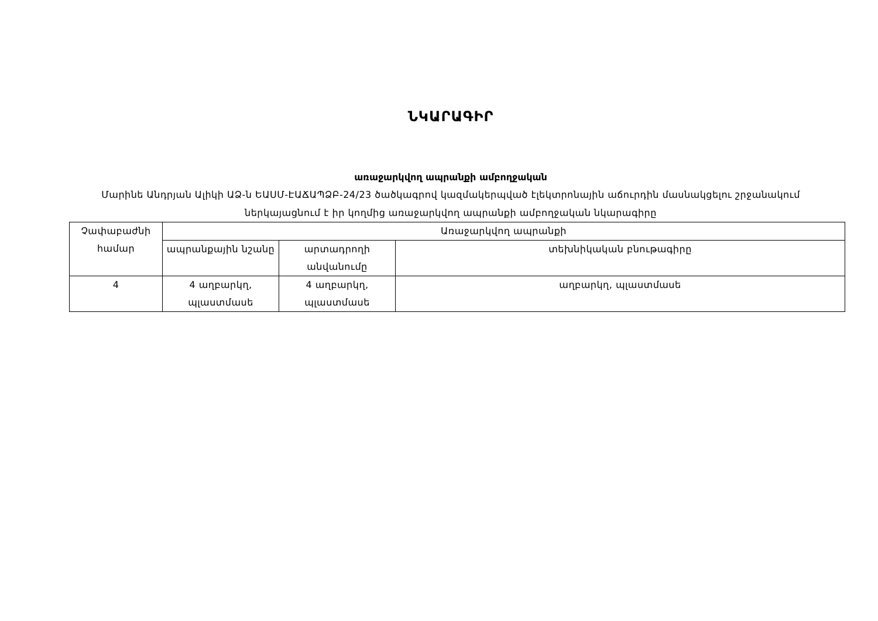ՆԿԱՐԱԳԻՐ
առաջարկվող ապրանքի ամբողջական
Մարինե Անդրյան Ալիկի ԱՁ-ն ԵԱՍՄ-ԷԱՃԱՊՁԲ-24/23 ծածկագրով կազմակերպված էլեկտրոնային աճուրդին մասնակցելու շրջանակում ներկայացնում է իր կողմից առաջարկվող ապրանքի ամբողջական նկարագիրը
| Չափաբաժնի համար | Առաջարկվող ապրանքի | | |
| | ապրանքային նշանը | արտադրողի անվանումը | տեխնիկական բնութագիրը |
| 4 | 4 աղբարկղ, պլաստմասե | 4 աղբարկղ, պլաստմասե | աղբարկղ, պլաստմասե |